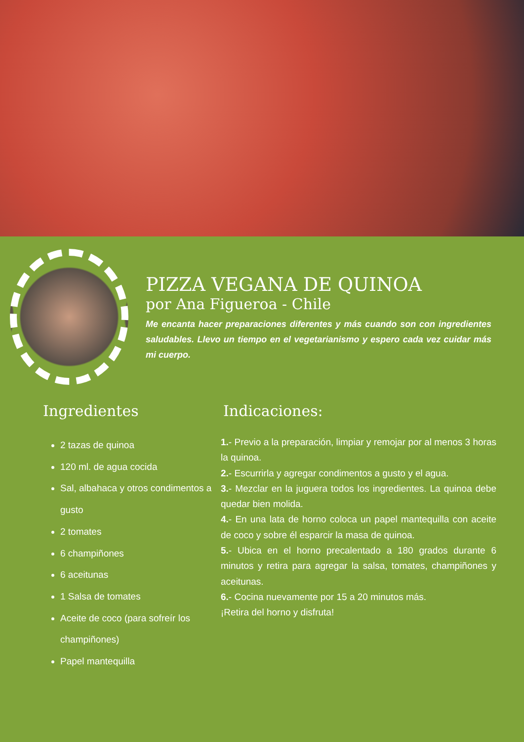PIZZA VEGANA DE QUINOA
por Ana Figueroa - Chile
Me encanta hacer preparaciones diferentes y más cuando son con ingredientes saludables. Llevo un tiempo en el vegetarianismo y espero cada vez cuidar más mi cuerpo.
Ingredientes
2 tazas de quinoa
120 ml. de agua cocida
Sal, albahaca y otros condimentos a gusto
2 tomates
6 champiñones
6 aceitunas
1 Salsa de tomates
Aceite de coco (para sofreír los champiñones)
Papel mantequilla
Indicaciones:
1.- Previo a la preparación, limpiar y remojar por al menos 3 horas la quinoa.
2.- Escurrirla y agregar condimentos a gusto y el agua.
3.- Mezclar en la juguera todos los ingredientes. La quinoa debe quedar bien molida.
4.- En una lata de horno coloca un papel mantequilla con aceite de coco y sobre él esparcir la masa de quinoa.
5.- Ubica en el horno precalentado a 180 grados durante 6 minutos y retira para agregar la salsa, tomates, champiñones y aceitunas.
6.- Cocina nuevamente por 15 a 20 minutos más.
¡Retira del horno y disfruta!